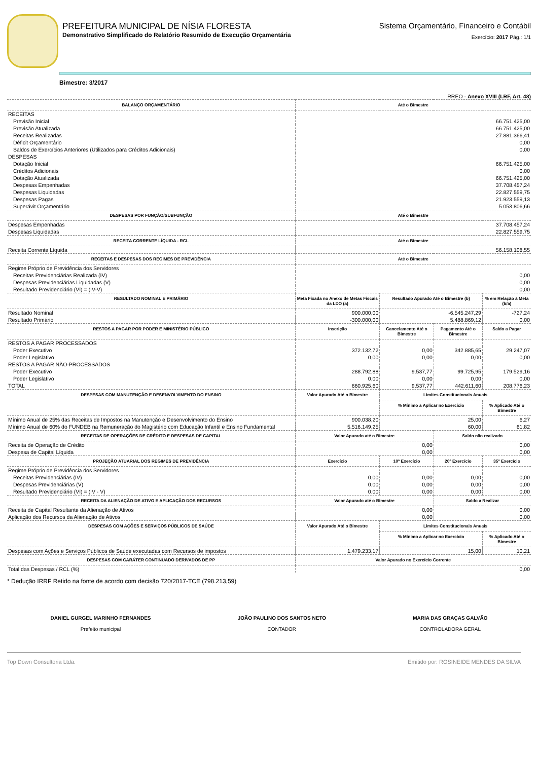PREFEITURA MUNICIPAL DE NÍSIA FLORESTA
Demonstrativo Simplificado do Relatório Resumido de Execução Orçamentária
Sistema Orçamentário, Financeiro e Contábil
Exercício: 2017 Pág.: 1/1
Bimestre: 3/2017
RREO - Anexo XVIII (LRF, Art. 48)
| BALANÇO ORÇAMENTÁRIO | Até o Bimestre | | | |
| --- | --- | --- | --- | --- |
| RECEITAS | | | | |
| Previsão Inicial | 66.751.425,00 | | | |
| Previsão Atualizada | 66.751.425,00 | | | |
| Receitas Realizadas | 27.881.366,41 | | | |
| Déficit Orçamentário | 0,00 | | | |
| Saldos de Exercícios Anteriores (Utilizados para Créditos Adicionais) | 0,00 | | | |
| DESPESAS | | | | |
| Dotação Inicial | 66.751.425,00 | | | |
| Créditos Adicionais | 0,00 | | | |
| Dotação Atualizada | 66.751.425,00 | | | |
| Despesas Empenhadas | 37.708.457,24 | | | |
| Despesas Liquidadas | 22.827.559,75 | | | |
| Despesas Pagas | 21.923.559,13 | | | |
| Superávit Orçamentário | 5.053.806,66 | | | |
| DESPESAS POR FUNÇÃO/SUBFUNÇÃO | Até o Bimestre | | | |
| Despesas Empenhadas | 37.708.457,24 | | | |
| Despesas Liquidadas | 22.827.559,75 | | | |
| RECEITA CORRENTE LÍQUIDA - RCL | Até o Bimestre | | | |
| Receita Corrente Líquida | 56.158.108,55 | | | |
| RECEITAS E DESPESAS DOS REGIMES DE PREVIDÊNCIA | Até o Bimestre | | | |
| Regime Próprio de Previdência dos Servidores | | | | |
| Receitas Previdenciárias Realizada (IV) | 0,00 | | | |
| Despesas Previdenciárias Liquidadas (V) | 0,00 | | | |
| Resultado Previdenciário (VI) = (IV-V) | 0,00 | | | |
| RESULTADO NOMINAL E PRIMÁRIO | Meta Fixada no Anexo de Metas Fiscais da LDO (a) | Resultado Apurado Até o Bimestre (b) | | % em Relação à Meta (b/a) |
| Resultado Nominal | 900.000,00 | -6.545.247,29 | | -727,24 |
| Resultado Primário | -300.000,00 | 5.488.869,12 | | 0,00 |
| RESTOS A PAGAR POR PODER E MINISTÉRIO PÚBLICO | Inscrição | Cancelamento Até o Bimestre | Pagamento Até o Bimestre | Saldo a Pagar |
| RESTOS A PAGAR PROCESSADOS | | | | |
| Poder Executivo | 372.132,72 | 0,00 | 342.885,65 | 29.247,07 |
| Poder Legislativo | 0,00 | 0,00 | 0,00 | 0,00 |
| RESTOS A PAGAR NÃO-PROCESSADOS | | | | |
| Poder Executivo | 288.792,88 | 9.537,77 | 99.725,95 | 179.529,16 |
| Poder Legislativo | 0,00 | 0,00 | 0,00 | 0,00 |
| TOTAL | 660.925,60 | 9.537,77 | 442.611,60 | 208.776,23 |
| DESPESAS COM MANUTENÇÃO E DESENVOLVIMENTO DO ENSINO | Valor Apurado Até o Bimestre | Limites Constitucionais Anuais | | |
| | | % Mínimo a Aplicar no Exercício | | % Aplicado Até o Bimestre |
| Mínimo Anual de 25% das Receitas de Impostos na Manutenção e Desenvolvimento do Ensino | 900.038,20 | 25,00 | | 6,27 |
| Mínimo Anual de 60% do FUNDEB na Remuneração do Magistério com Educação Infantil e Ensino Fundamental | 5.516.149,25 | 60,00 | | 61,82 |
| RECEITAS DE OPERAÇÕES DE CRÉDITO E DESPESAS DE CAPITAL | Valor Apurado até o Bimestre | | Saldo não realizado | |
| Receita de Operação de Crédito | 0,00 | | 0,00 | |
| Despesa de Capital Líquida | 0,00 | | 0,00 | |
| PROJEÇÃO ATUARIAL DOS REGIMES DE PREVIDÊNCIA | Exercício | 10º Exercício | 20º Exercício | 35º Exercício |
| Regime Próprio de Previdência dos Servidores | | | | |
| Receitas Previdenciárias (IV) | 0,00 | 0,00 | 0,00 | 0,00 |
| Despesas Previdenciárias (V) | 0,00 | 0,00 | 0,00 | 0,00 |
| Resultado Previdenciário (VI) = (IV - V) | 0,00 | 0,00 | 0,00 | 0,00 |
| RECEITA DA ALIENAÇÃO DE ATIVO E APLICAÇÃO DOS RECURSOS | Valor Apurado até o Bimestre | | Saldo a Realizar | |
| Receita de Capital Resultante da Alienação de Ativos | 0,00 | | 0,00 | |
| Aplicação dos Recursos da Alienação de Ativos | 0,00 | | 0,00 | |
| DESPESAS COM AÇÕES E SERVIÇOS PÚBLICOS DE SAÚDE | Valor Apurado Até o Bimestre | Limites Constitucionais Anuais | | |
| | | % Mínimo a Aplicar no Exercício | | % Aplicado Até o Bimestre |
| Despesas com Ações e Serviços Públicos de Saúde executadas com Recursos de impostos | 1.479.233,17 | 15,00 | | 10,21 |
| DESPESAS COM CARÁTER CONTINUADO DERIVADOS DE PP | Valor Apurado no Exercício Corrente | | | |
| Total das Despesas / RCL (%) | 0,00 | | | |
* Dedução IRRF Retido na fonte de acordo com decisão 720/2017-TCE (798.213,59)
DANIEL GURGEL MARINHO FERNANDES
Prefeito municipal
JOÃO PAULINO DOS SANTOS NETO
CONTADOR
MARIA DAS GRAÇAS GALVÃO
CONTROLADORA GERAL
Top Down Consultoria Ltda. Emitido por: ROSINEIDE MENDES DA SILVA